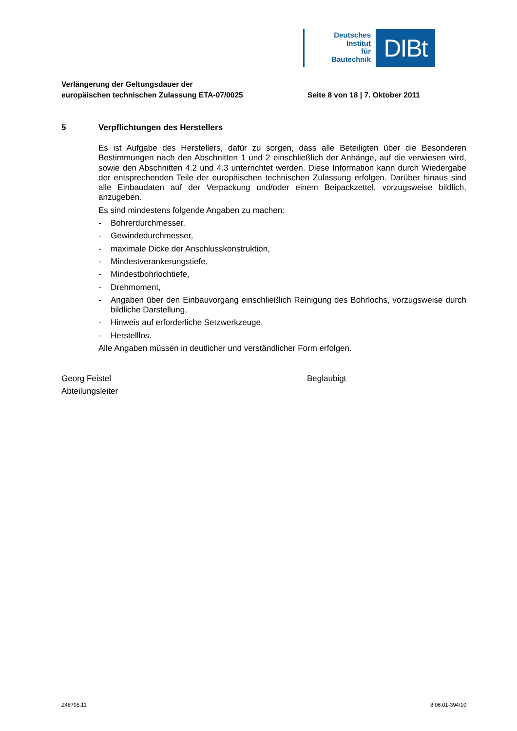Deutsches
Institut
für
Bautechnik
DIBt
Verlängerung der Geltungsdauer der
europäischen technischen Zulassung ETA-07/0025
Seite 8 von 18 | 7. Oktober 2011
5 Verpflichtungen des Herstellers
Es ist Aufgabe des Herstellers, dafür zu sorgen, dass alle Beteiligten über die Besonderen Bestimmungen nach den Abschnitten 1 und 2 einschließlich der Anhänge, auf die verwiesen wird, sowie den Abschnitten 4.2 und 4.3 unterrichtet werden. Diese Information kann durch Wiedergabe der entsprechenden Teile der europäischen technischen Zulassung erfolgen. Darüber hinaus sind alle Einbaudaten auf der Verpackung und/oder einem Beipackzettel, vorzugsweise bildlich, anzugeben.
Es sind mindestens folgende Angaben zu machen:
- Bohrerdurchmesser,
- Gewindedurchmesser,
- maximale Dicke der Anschlusskonstruktion,
- Mindestverankerungstiefe,
- Mindestbohrlochtiefe,
- Drehmoment,
- Angaben über den Einbauvorgang einschließlich Reinigung des Bohrlochs, vorzugsweise durch bildliche Darstellung,
- Hinweis auf erforderliche Setzwerkzeuge,
- Herstelllos.
Alle Angaben müssen in deutlicher und verständlicher Form erfolgen.
Georg Feistel
Abteilungsleiter
Beglaubigt
Z48705.11 8.06.01-394/10